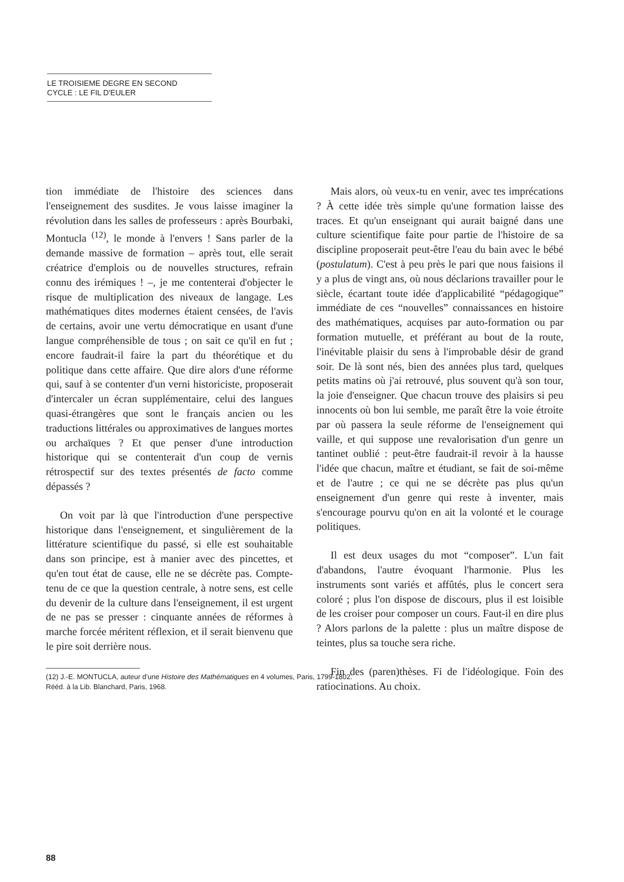LE TROISIEME DEGRE EN SECOND
CYCLE : LE FIL D'EULER
tion immédiate de l'histoire des sciences dans l'enseignement des susdites. Je vous laisse imaginer la révolution dans les salles de professeurs : après Bourbaki, Montucla <sup>(12)</sup>, le monde à l'envers ! Sans parler de la demande massive de formation – après tout, elle serait créatrice d'emplois ou de nouvelles structures, refrain connu des irémiques ! –, je me contenterai d'objecter le risque de multiplication des niveaux de langage. Les mathématiques dites modernes étaient censées, de l'avis de certains, avoir une vertu démocratique en usant d'une langue compréhensible de tous ; on sait ce qu'il en fut ; encore faudrait-il faire la part du théorétique et du politique dans cette affaire. Que dire alors d'une réforme qui, sauf à se contenter d'un verni historiciste, proposerait d'intercaler un écran supplémentaire, celui des langues quasi-étrangères que sont le français ancien ou les traductions littérales ou approximatives de langues mortes ou archaïques ? Et que penser d'une introduction historique qui se contenterait d'un coup de vernis rétrospectif sur des textes présentés de facto comme dépassés ?
On voit par là que l'introduction d'une perspective historique dans l'enseignement, et singulièrement de la littérature scientifique du passé, si elle est souhaitable dans son principe, est à manier avec des pincettes, et qu'en tout état de cause, elle ne se décrète pas. Compte-tenu de ce que la question centrale, à notre sens, est celle du devenir de la culture dans l'enseignement, il est urgent de ne pas se presser : cinquante années de réformes à marche forcée méritent réflexion, et il serait bienvenu que le pire soit derrière nous.
(12) J.-E. MONTUCLA, auteur d'une Histoire des Mathématiques en 4 volumes, Paris, 1799-1802.
Rééd. à la Lib. Blanchard, Paris, 1968.
Mais alors, où veux-tu en venir, avec tes imprécations ? À cette idée très simple qu'une formation laisse des traces. Et qu'un enseignant qui aurait baigné dans une culture scientifique faite pour partie de l'histoire de sa discipline proposerait peut-être l'eau du bain avec le bébé (postulatum). C'est à peu près le pari que nous faisions il y a plus de vingt ans, où nous déclarions travailler pour le siècle, écartant toute idée d'applicabilité “pédagogique” immédiate de ces “nouvelles” connaissances en histoire des mathématiques, acquises par auto-formation ou par formation mutuelle, et préférant au bout de la route, l'inévitable plaisir du sens à l'improbable désir de grand soir. De là sont nés, bien des années plus tard, quelques petits matins où j'ai retrouvé, plus souvent qu'à son tour, la joie d'enseigner. Que chacun trouve des plaisirs si peu innocents où bon lui semble, me paraît être la voie étroite par où passera la seule réforme de l'enseignement qui vaille, et qui suppose une revalorisation d'un genre un tantinet oublié : peut-être faudrait-il revoir à la hausse l'idée que chacun, maître et étudiant, se fait de soi-même et de l'autre ; ce qui ne se décrète pas plus qu'un enseignement d'un genre qui reste à inventer, mais s'encourage pourvu qu'on en ait la volonté et le courage politiques.
Il est deux usages du mot “composer”. L'un fait d'abandons, l'autre évoquant l'harmonie. Plus les instruments sont variés et affûtés, plus le concert sera coloré ; plus l'on dispose de discours, plus il est loisible de les croiser pour composer un cours. Faut-il en dire plus ? Alors parlons de la palette : plus un maître dispose de teintes, plus sa touche sera riche.
Fin des (paren)thèses. Fi de l'idéologique. Foin des ratiocinations. Au choix.
88